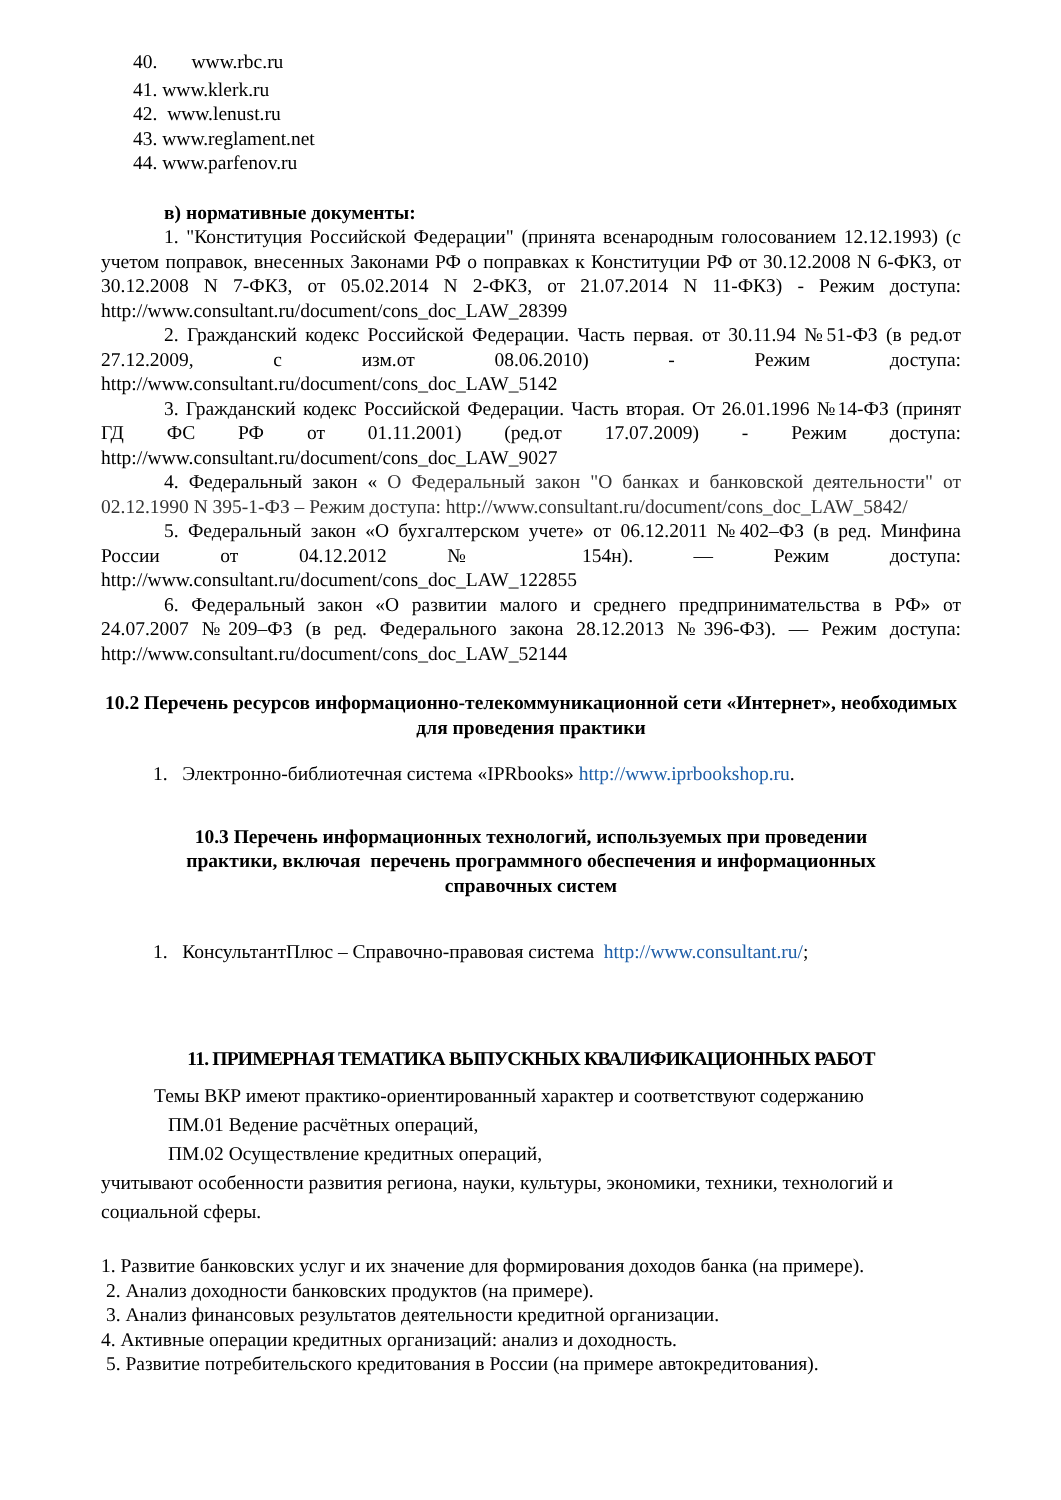40. www.rbc.ru
41. www.klerk.ru
42. www.lenust.ru
43. www.reglament.net
44. www.parfenov.ru
в) нормативные документы:
1. "Конституция Российской Федерации" (принята всенародным голосованием 12.12.1993) (с учетом поправок, внесенных Законами РФ о поправках к Конституции РФ от 30.12.2008 N 6-ФКЗ, от 30.12.2008 N 7-ФКЗ, от 05.02.2014 N 2-ФКЗ, от 21.07.2014 N 11-ФКЗ) - Режим доступа: http://www.consultant.ru/document/cons_doc_LAW_28399
2. Гражданский кодекс Российской Федерации. Часть первая. от 30.11.94 №51-ФЗ (в ред.от 27.12.2009, с изм.от 08.06.2010) - Режим доступа: http://www.consultant.ru/document/cons_doc_LAW_5142
3. Гражданский кодекс Российской Федерации. Часть вторая. От 26.01.1996 №14-ФЗ (принят ГД ФС РФ от 01.11.2001) (ред.от 17.07.2009) - Режим доступа: http://www.consultant.ru/document/cons_doc_LAW_9027
4. Федеральный закон « О Федеральный закон "О банках и банковской деятельности" от 02.12.1990 N 395-1-ФЗ – Режим доступа: http://www.consultant.ru/document/cons_doc_LAW_5842/
5. Федеральный закон «О бухгалтерском учете» от 06.12.2011 №402–ФЗ (в ред. Минфина России от 04.12.2012 № 154н). — Режим доступа: http://www.consultant.ru/document/cons_doc_LAW_122855
6. Федеральный закон «О развитии малого и среднего предпринимательства в РФ» от 24.07.2007 №209–ФЗ (в ред. Федерального закона 28.12.2013 №396-ФЗ). — Режим доступа: http://www.consultant.ru/document/cons_doc_LAW_52144
10.2 Перечень ресурсов информационно-телекоммуникационной сети «Интернет», необходимых для проведения практики
1. Электронно-библиотечная система «IPRbooks» http://www.iprbookshop.ru.
10.3 Перечень информационных технологий, используемых при проведении практики, включая перечень программного обеспечения и информационных справочных систем
1. КонсультантПлюс – Справочно-правовая система http://www.consultant.ru/;
11. ПРИМЕРНАЯ ТЕМАТИКА ВЫПУСКНЫХ КВАЛИФИКАЦИОННЫХ РАБОТ
Темы ВКР имеют практико-ориентированный характер и соответствуют содержанию
ПМ.01 Ведение расчётных операций,
ПМ.02 Осуществление кредитных операций,
учитывают особенности развития региона, науки, культуры, экономики, техники, технологий и социальной сферы.
1. Развитие банковских услуг и их значение для формирования доходов банка (на примере).
2. Анализ доходности банковских продуктов (на примере).
3. Анализ финансовых результатов деятельности кредитной организации.
4. Активные операции кредитных организаций: анализ и доходность.
5. Развитие потребительского кредитования в России (на примере автокредитования).